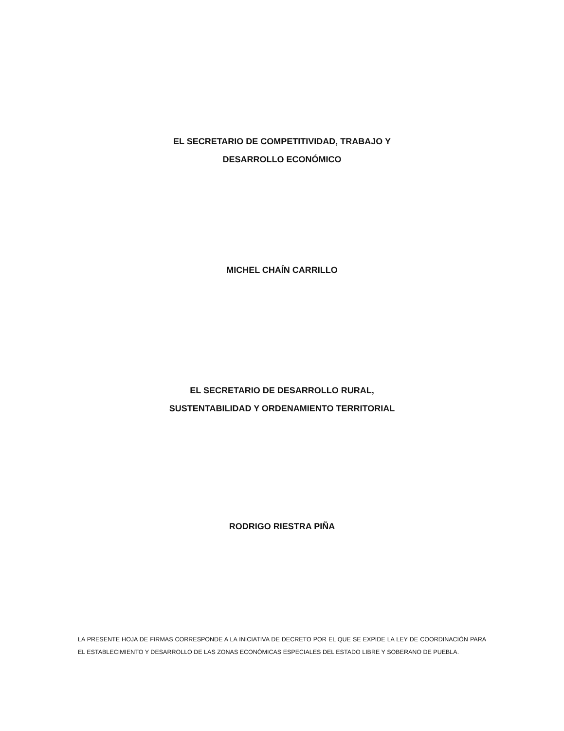EL SECRETARIO DE COMPETITIVIDAD, TRABAJO Y
DESARROLLO ECONÓMICO
MICHEL CHAÍN CARRILLO
EL SECRETARIO DE DESARROLLO RURAL,
SUSTENTABILIDAD Y ORDENAMIENTO TERRITORIAL
RODRIGO RIESTRA PIÑA
LA PRESENTE HOJA DE FIRMAS CORRESPONDE A LA INICIATIVA DE DECRETO POR EL QUE SE EXPIDE LA LEY DE COORDINACIÓN PARA EL ESTABLECIMIENTO Y DESARROLLO DE LAS ZONAS ECONÓMICAS ESPECIALES DEL ESTADO LIBRE Y SOBERANO DE PUEBLA.